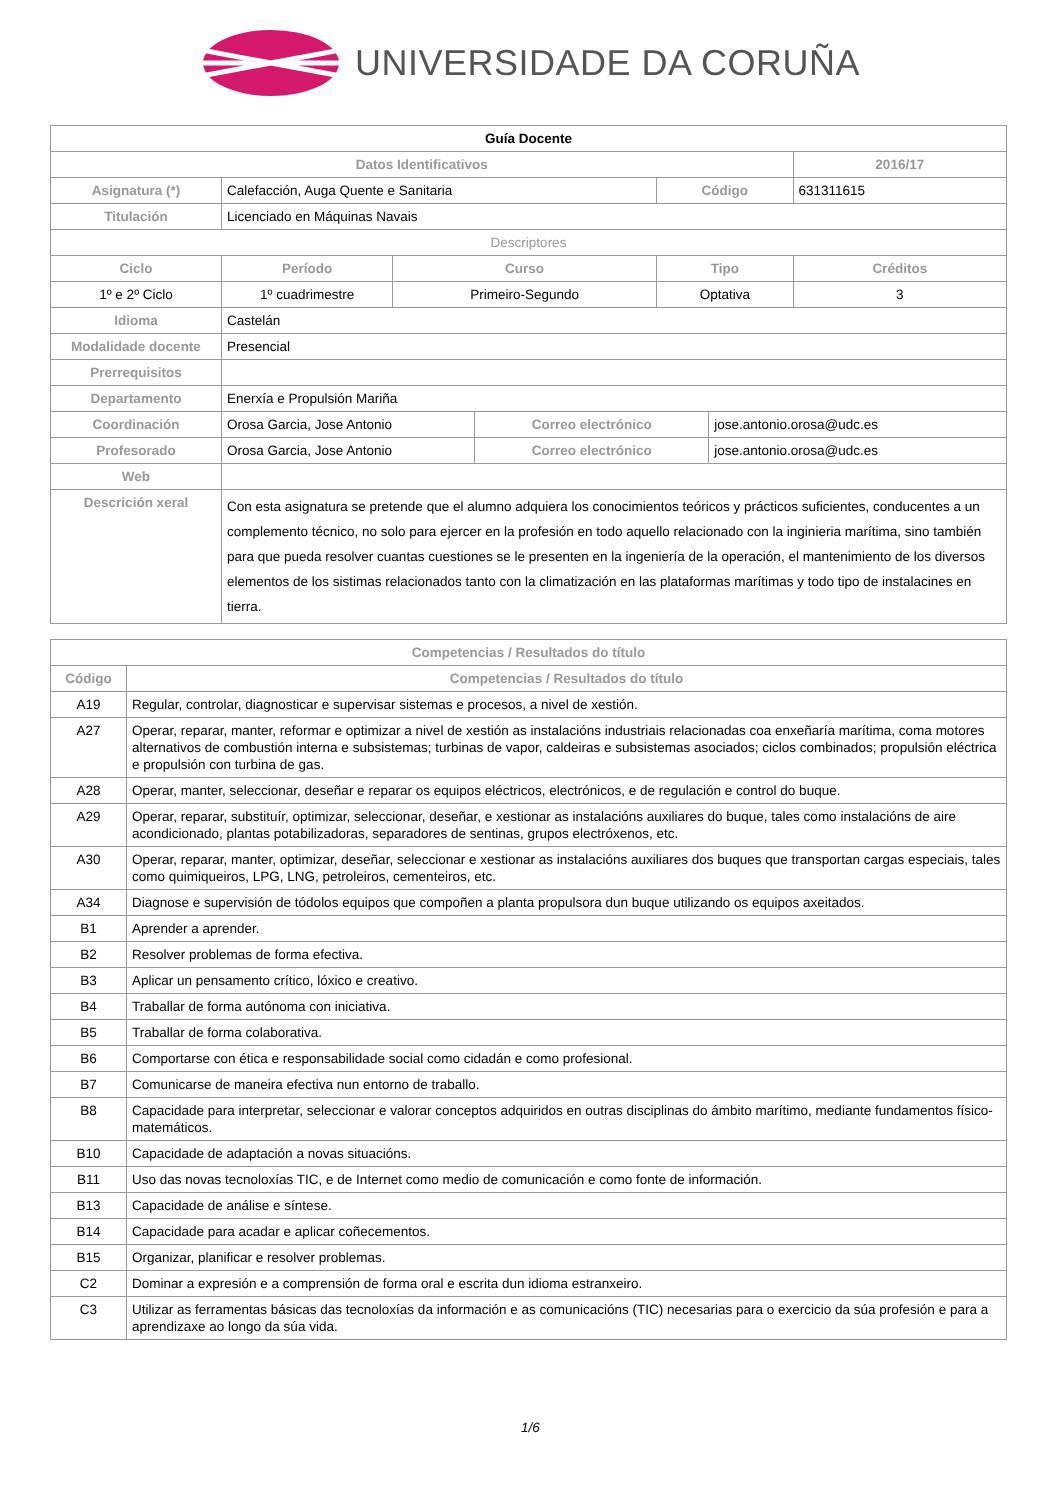UNIVERSIDADE DA CORUÑA
| Guía Docente | | | | | | | |
| Datos Identificativos | | | | | | | 2016/17 |
| Asignatura (*) | Calefacción, Auga Quente e Sanitaria | | | | Código | | 631311615 |
| Titulación | Licenciado en Máquinas Navais | | | | | | |
| Descriptores | | | | | | | |
| Ciclo | | Período | Curso | | Tipo | | Créditos |
| 1º e 2º Ciclo | | 1º cuadrimestre | Primeiro-Segundo | | Optativa | | 3 |
| Idioma | Castelán | | | | | | |
| Modalidade docente | Presencial | | | | | | |
| Prerrequisitos | | | | | | | |
| Departamento | Enerxía e Propulsión Mariña | | | | | | |
| Coordinación | Orosa Garcia, Jose Antonio | | | Correo electrónico | | jose.antonio.orosa@udc.es | |
| Profesorado | Orosa Garcia, Jose Antonio | | | Correo electrónico | | jose.antonio.orosa@udc.es | |
| Web | | | | | | | |
| Descrición xeral | Con esta asignatura se pretende que el alumno adquiera los conocimientos teóricos y prácticos suficientes, conducentes a un complemento técnico, no solo para ejercer en la profesión en todo aquello relacionado con la inginieria marítima, sino también para que pueda resolver cuantas cuestiones se le presenten en la ingeniería de la operación, el mantenimiento de los diversos elementos de los sistimas relacionados tanto con la climatización en las plataformas marítimas y todo tipo de instalacines en tierra. | | | | | | |
| Competencias / Resultados do título | |
| --- | --- |
| Código | Competencias / Resultados do título |
| A19 | Regular, controlar, diagnosticar e supervisar sistemas e procesos, a nivel de xestión. |
| A27 | Operar, reparar, manter, reformar e optimizar a nivel de xestión as instalacións industriais relacionadas coa enxeñaría marítima, coma motores alternativos de combustión interna e subsistemas; turbinas de vapor, caldeiras e subsistemas asociados; ciclos combinados; propulsión eléctrica e propulsión con turbina de gas. |
| A28 | Operar, manter, seleccionar, deseñar e reparar os equipos eléctricos, electrónicos, e de regulación e control do buque. |
| A29 | Operar, reparar, substituír, optimizar, seleccionar, deseñar, e xestionar as instalacións auxiliares do buque, tales como instalacións de aire acondicionado, plantas potabilizadoras, separadores de sentinas, grupos electróxenos, etc. |
| A30 | Operar, reparar, manter, optimizar, deseñar, seleccionar e xestionar as instalacións auxiliares dos buques que transportan cargas especiais, tales como quimiqueiros, LPG, LNG, petroleiros, cementeiros, etc. |
| A34 | Diagnose e supervisión de tódolos equipos que compoñen a planta propulsora dun buque utilizando os equipos axeitados. |
| B1 | Aprender a aprender. |
| B2 | Resolver problemas de forma efectiva. |
| B3 | Aplicar un pensamento crítico, lóxico e creativo. |
| B4 | Traballar de forma autónoma con iniciativa. |
| B5 | Traballar de forma colaborativa. |
| B6 | Comportarse con ética e responsabilidade social como cidadán e como profesional. |
| B7 | Comunicarse de maneira efectiva nun entorno de traballo. |
| B8 | Capacidade para interpretar, seleccionar e valorar conceptos adquiridos en outras disciplinas do ámbito marítimo, mediante fundamentos físico-matemáticos. |
| B10 | Capacidade de adaptación a novas situacións. |
| B11 | Uso das novas tecnoloxías TIC, e de Internet como medio de comunicación e como fonte de información. |
| B13 | Capacidade de análise e síntese. |
| B14 | Capacidade para acadar e aplicar coñecementos. |
| B15 | Organizar, planificar e resolver problemas. |
| C2 | Dominar a expresión e a comprensión de forma oral e escrita dun idioma estranxeiro. |
| C3 | Utilizar as ferramentas básicas das tecnoloxías da información e as comunicacións (TIC) necesarias para o exercicio da súa profesión e para a aprendizaxe ao longo da súa vida. |
1/6